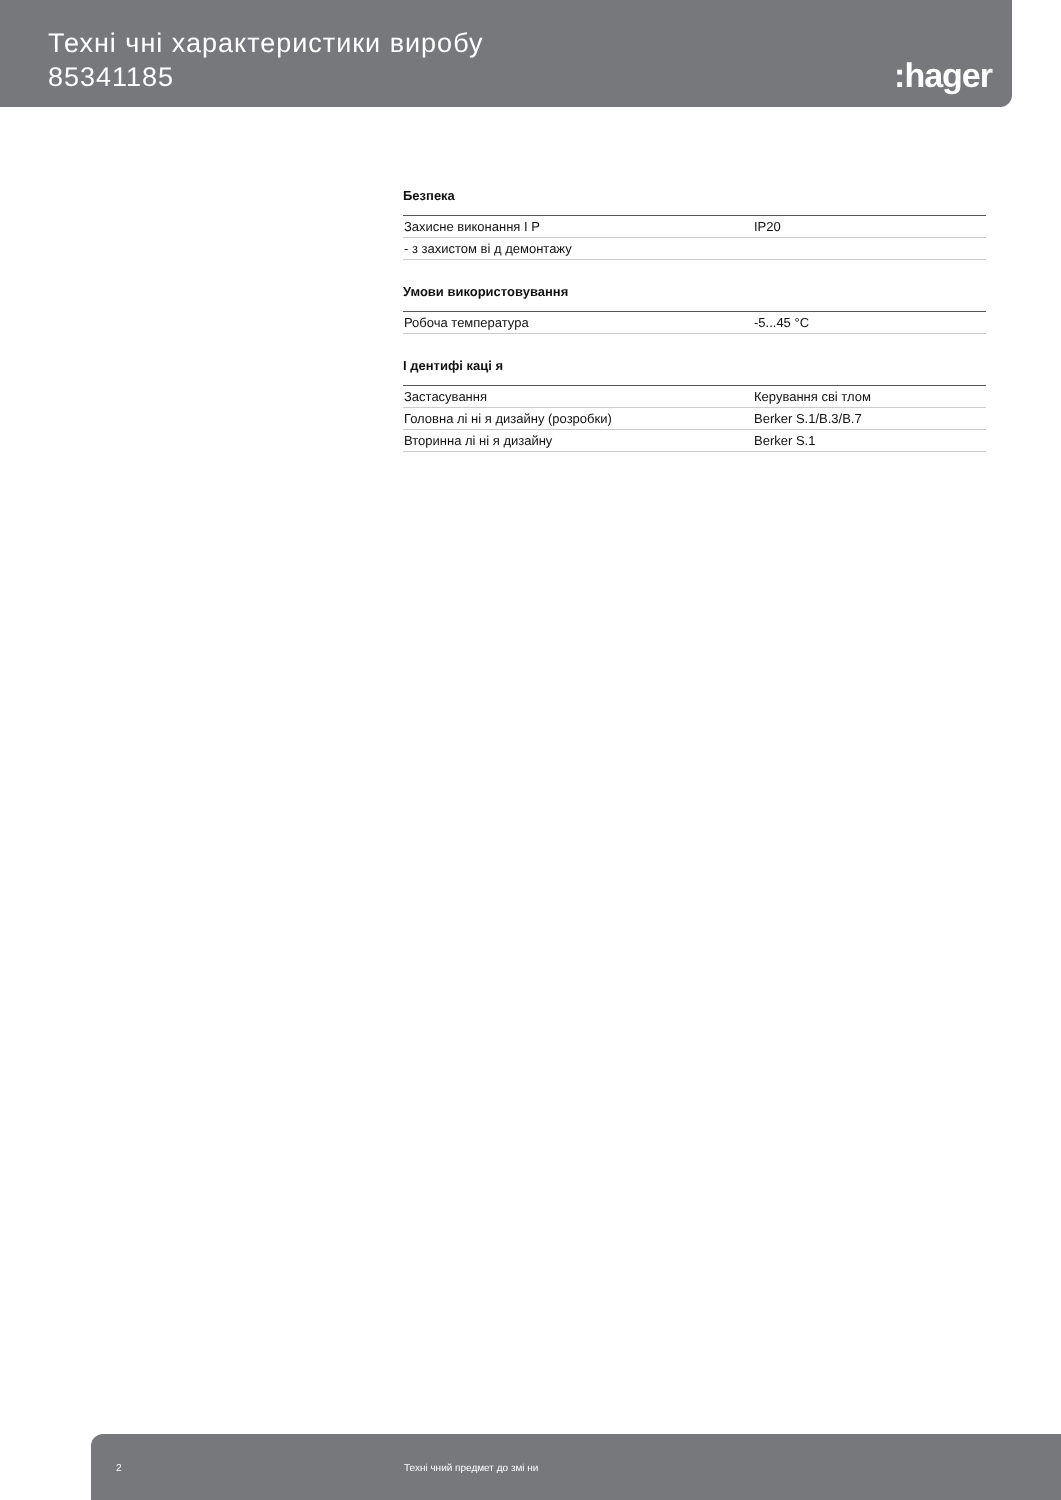Техні чні характеристики виробу
85341185
:hager
Безпека
| Захисне виконання I P | IP20 |
| - з захистом ві д демонтажу | |
Умови використовування
| Робоча температура | -5...45 °C |
I дентифі каці я
| Застасування | Керування сві тлом |
| Головна лі ні я дизайну (розробки) | Berker S.1/B.3/B.7 |
| Вторинна лі ні я дизайну | Berker S.1 |
2 Техні чний предмет до змі ни